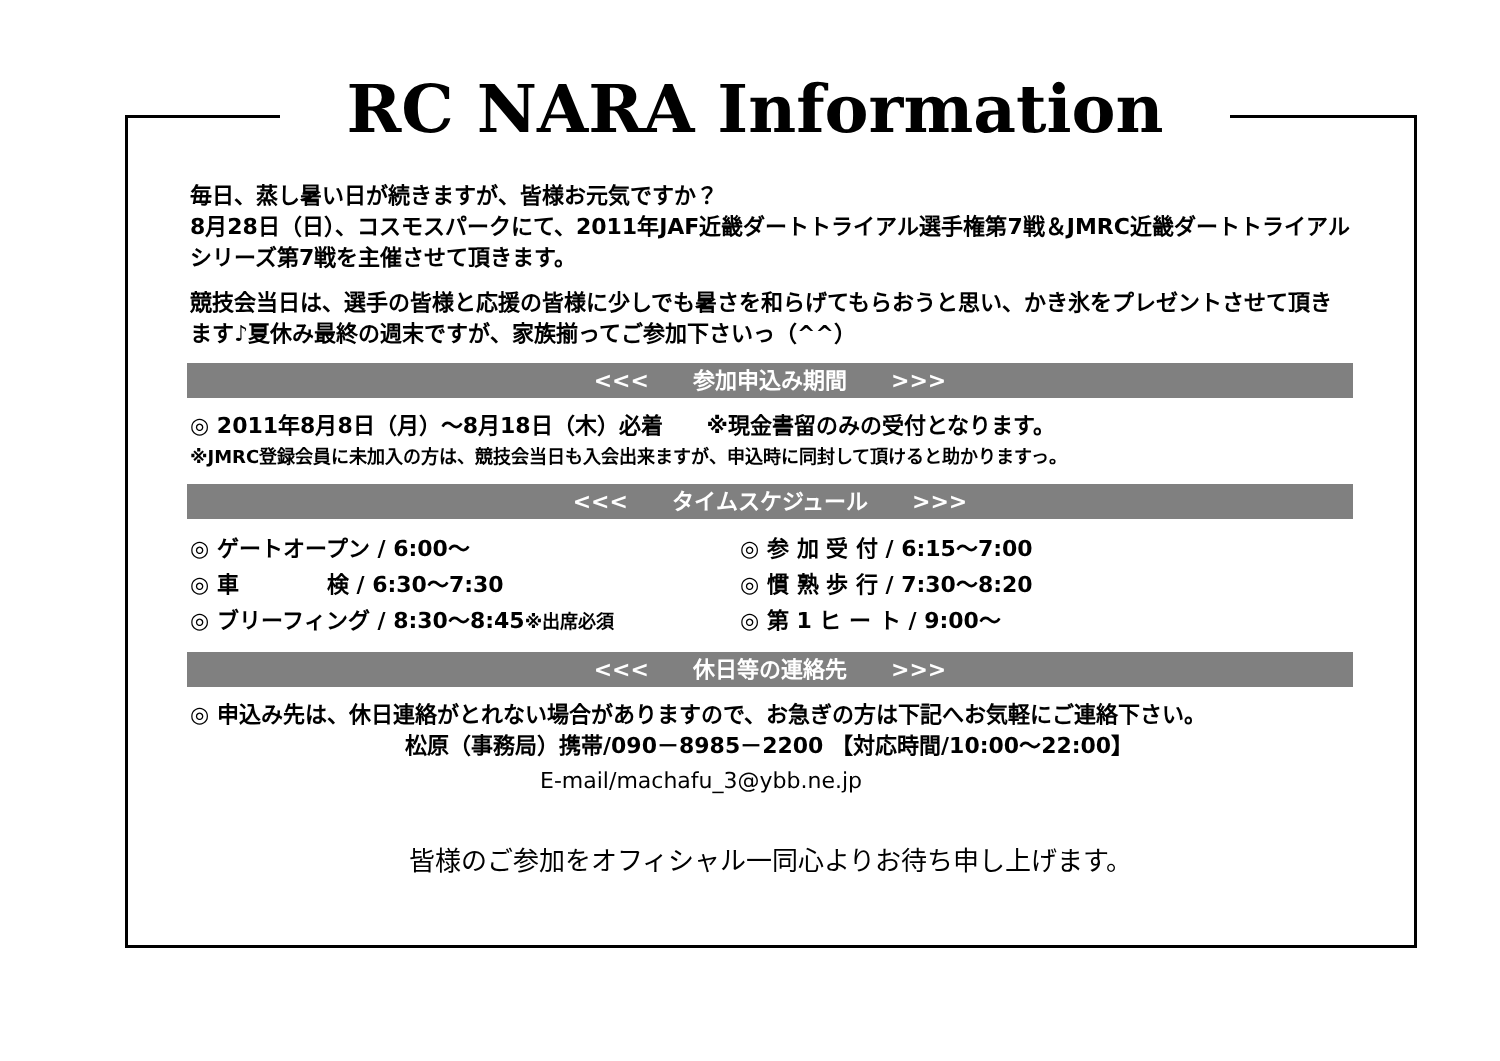RC NARA Information
毎日、蒸し暑い日が続きますが、皆様お元気ですか？
8月28日（日）、コスモスパークにて、2011年JAF近畿ダートトライアル選手権第7戦＆JMRC近畿ダートトライアルシリーズ第7戦を主催させて頂きます。
競技会当日は、選手の皆様と応援の皆様に少しでも暑さを和らげてもらおうと思い、かき氷をプレゼントさせて頂きます♪夏休み最終の週末ですが、家族揃ってご参加下さいっ（^^）
<<<　　参加申込み期間　　>>>
◎ 2011年8月8日（月）～8月18日（木）必着　　※現金書留のみの受付となります。
※JMRC登録会員に未加入の方は、競技会当日も入会出来ますが、申込時に同封して頂けると助かりますっ。
<<<　　タイムスケジュール　　>>>
◎ ゲートオープン / 6:00～
◎ 車　　　　検 / 6:30～7:30
◎ ブリーフィング / 8:30～8:45※出席必須
◎ 参 加 受 付 / 6:15～7:00
◎ 慣 熟 歩 行 / 7:30～8:20
◎ 第 1 ヒ ー ト / 9:00～
<<<　　休日等の連絡先　　>>>
◎ 申込み先は、休日連絡がとれない場合がありますので、お急ぎの方は下記へお気軽にご連絡下さい。
松原（事務局）携帯/090－8985－2200 【対応時間/10:00～22:00】
E-mail/machafu_3@ybb.ne.jp
皆様のご参加をオフィシャル一同心よりお待ち申し上げます。